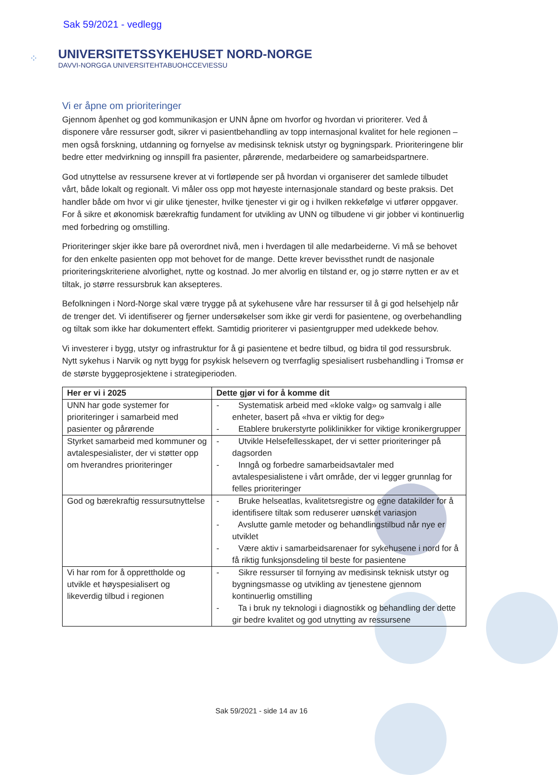Sak 59/2021 - vedlegg
⁘
UNIVERSITETSSYKEHUSET NORD-NORGE
DAVVI-NORGGA UNIVERSITEHTABUOHCCEVIESSU
Vi er åpne om prioriteringer
Gjennom åpenhet og god kommunikasjon er UNN åpne om hvorfor og hvordan vi prioriterer. Ved å disponere våre ressurser godt, sikrer vi pasientbehandling av topp internasjonal kvalitet for hele regionen – men også forskning, utdanning og fornyelse av medisinsk teknisk utstyr og bygningspark. Prioriteringene blir bedre etter medvirkning og innspill fra pasienter, pårørende, medarbeidere og samarbeidspartnere.
God utnyttelse av ressursene krever at vi fortløpende ser på hvordan vi organiserer det samlede tilbudet vårt, både lokalt og regionalt. Vi måler oss opp mot høyeste internasjonale standard og beste praksis. Det handler både om hvor vi gir ulike tjenester, hvilke tjenester vi gir og i hvilken rekkefølge vi utfører oppgaver. For å sikre et økonomisk bærekraftig fundament for utvikling av UNN og tilbudene vi gir jobber vi kontinuerlig med forbedring og omstilling.
Prioriteringer skjer ikke bare på overordnet nivå, men i hverdagen til alle medarbeiderne. Vi må se behovet for den enkelte pasienten opp mot behovet for de mange. Dette krever bevissthet rundt de nasjonale prioriteringskriteriene alvorlighet, nytte og kostnad. Jo mer alvorlig en tilstand er, og jo større nytten er av et tiltak, jo større ressursbruk kan aksepteres.
Befolkningen i Nord-Norge skal være trygge på at sykehusene våre har ressurser til å gi god helsehjelp når de trenger det. Vi identifiserer og fjerner undersøkelser som ikke gir verdi for pasientene, og overbehandling og tiltak som ikke har dokumentert effekt. Samtidig prioriterer vi pasientgrupper med udekkede behov.
Vi investerer i bygg, utstyr og infrastruktur for å gi pasientene et bedre tilbud, og bidra til god ressursbruk. Nytt sykehus i Narvik og nytt bygg for psykisk helsevern og tverrfaglig spesialisert rusbehandling i Tromsø er de største byggeprosjektene i strategiperioden.
| Her er vi i 2025 | Dette gjør vi for å komme dit |
| --- | --- |
| UNN har gode systemer for prioriteringer i samarbeid med pasienter og pårørende | - Systematisk arbeid med «kloke valg» og samvalg i alle enheter, basert på «hva er viktig for deg» - Etablere brukerstyrte poliklinikker for viktige kronikergrupper |
| Styrket samarbeid med kommuner og avtalespesialister, der vi støtter opp om hverandres prioriteringer | - Utvikle Helsefellesskapet, der vi setter prioriteringer på dagsorden - Inngå og forbedre samarbeidsavtaler med avtalespesialistene i vårt område, der vi legger grunnlag for felles prioriteringer |
| God og bærekraftig ressursutnyttelse | - Bruke helseatlas, kvalitetsregistre og egne datakilder for å identifisere tiltak som reduserer uønsket variasjon - Avslutte gamle metoder og behandlingstilbud når nye er utviklet - Være aktiv i samarbeidsarenaer for sykehusene i nord for å få riktig funksjonsdeling til beste for pasientene |
| Vi har rom for å opprettholde og utvikle et høyspesialisert og likeverdig tilbud i regionen | - Sikre ressurser til fornying av medisinsk teknisk utstyr og bygningsmasse og utvikling av tjenestene gjennom kontinuerlig omstilling - Ta i bruk ny teknologi i diagnostikk og behandling der dette gir bedre kvalitet og god utnytting av ressursene |
Sak 59/2021 - side 14 av 16